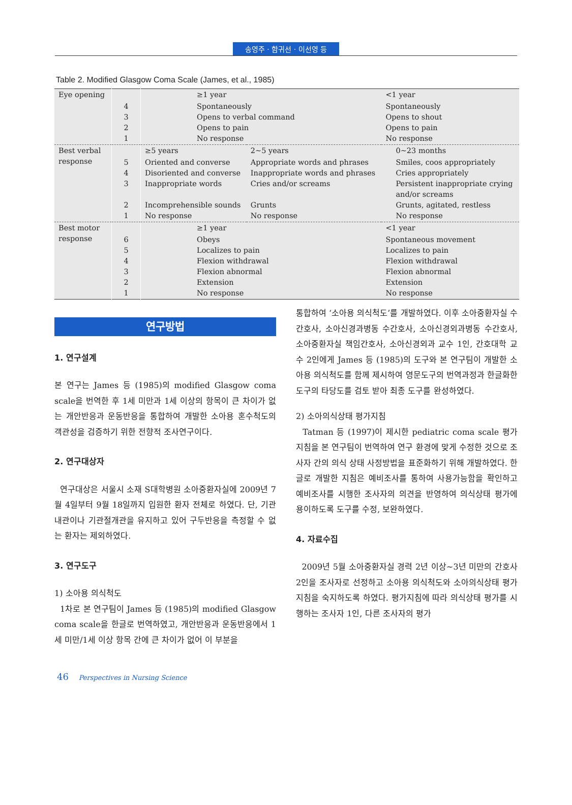송영주 · 함귀선 · 이선영 등
Table 2. Modified Glasgow Coma Scale (James, et al., 1985)
| Eye opening | | ≥1 year | | <1 year |
| | 4 3 2 1 | Spontaneously Opens to verbal command Opens to pain No response | | Spontaneously Opens to shout Opens to pain No response |
| Best verbal response | | ≥5 years | 2~5 years | 0~23 months |
| | 5 4 3 2 1 | Oriented and converse Disoriented and converse Inappropriate words Incomprehensible sounds No response | Appropriate words and phrases Inappropriate words and phrases Cries and/or screams Grunts No response | Smiles, coos appropriately Cries appropriately Persistent inappropriate crying and/or screams Grunts, agitated, restless No response |
| Best motor response | | ≥1 year | | <1 year |
| | 6 5 4 3 2 1 | Obeys Localizes to pain Flexion withdrawal Flexion abnormal Extension No response | | Spontaneous movement Localizes to pain Flexion withdrawal Flexion abnormal Extension No response |
연구방법
1. 연구설계
본 연구는 James 등 (1985)의 modified Glasgow coma scale을 번역한 후 1세 미만과 1세 이상의 항목이 큰 차이가 없는 개안반응과 운동반응을 통합하여 개발한 소아용 혼수척도의 객관성을 검증하기 위한 전향적 조사연구이다.
2. 연구대상자
연구대상은 서울시 소재 S대학병원 소아중환자실에 2009년 7월 4일부터 9월 18일까지 입원한 환자 전체로 하였다. 단, 기관내관이나 기관절개관을 유지하고 있어 구두반응을 측정할 수 없는 환자는 제외하였다.
3. 연구도구
1) 소아용 의식척도
1차로 본 연구팀이 James 등 (1985)의 modified Glasgow coma scale을 한글로 번역하였고, 개안반응과 운동반응에서 1세 미만/1세 이상 항목 간에 큰 차이가 없어 이 부분을
통합하여 ‘소아용 의식척도’를 개발하였다. 이후 소아중환자실 수간호사, 소아신경과병동 수간호사, 소아신경외과병동 수간호사, 소아중환자실 책임간호사, 소아신경외과 교수 1인, 간호대학 교수 2인에게 James 등 (1985)의 도구와 본 연구팀이 개발한 소아용 의식척도를 함께 제시하여 영문도구의 번역과정과 한글화한 도구의 타당도를 검토 받아 최종 도구를 완성하였다.
2) 소아의식상태 평가지침
Tatman 등 (1997)이 제시한 pediatric coma scale 평가 지침을 본 연구팀이 번역하여 연구 환경에 맞게 수정한 것으로 조사자 간의 의식 상태 사정방법을 표준화하기 위해 개발하였다. 한글로 개발한 지침은 예비조사를 통하여 사용가능함을 확인하고 예비조사를 시행한 조사자의 의견을 반영하여 의식상태 평가에 용이하도록 도구를 수정, 보완하였다.
4. 자료수집
2009년 5월 소아중환자실 경력 2년 이상~3년 미만의 간호사 2인을 조사자로 선정하고 소아용 의식척도와 소아의식상태 평가지침을 숙지하도록 하였다. 평가지침에 따라 의식상태 평가를 시행하는 조사자 1인, 다른 조사자의 평가
46 Perspectives in Nursing Science